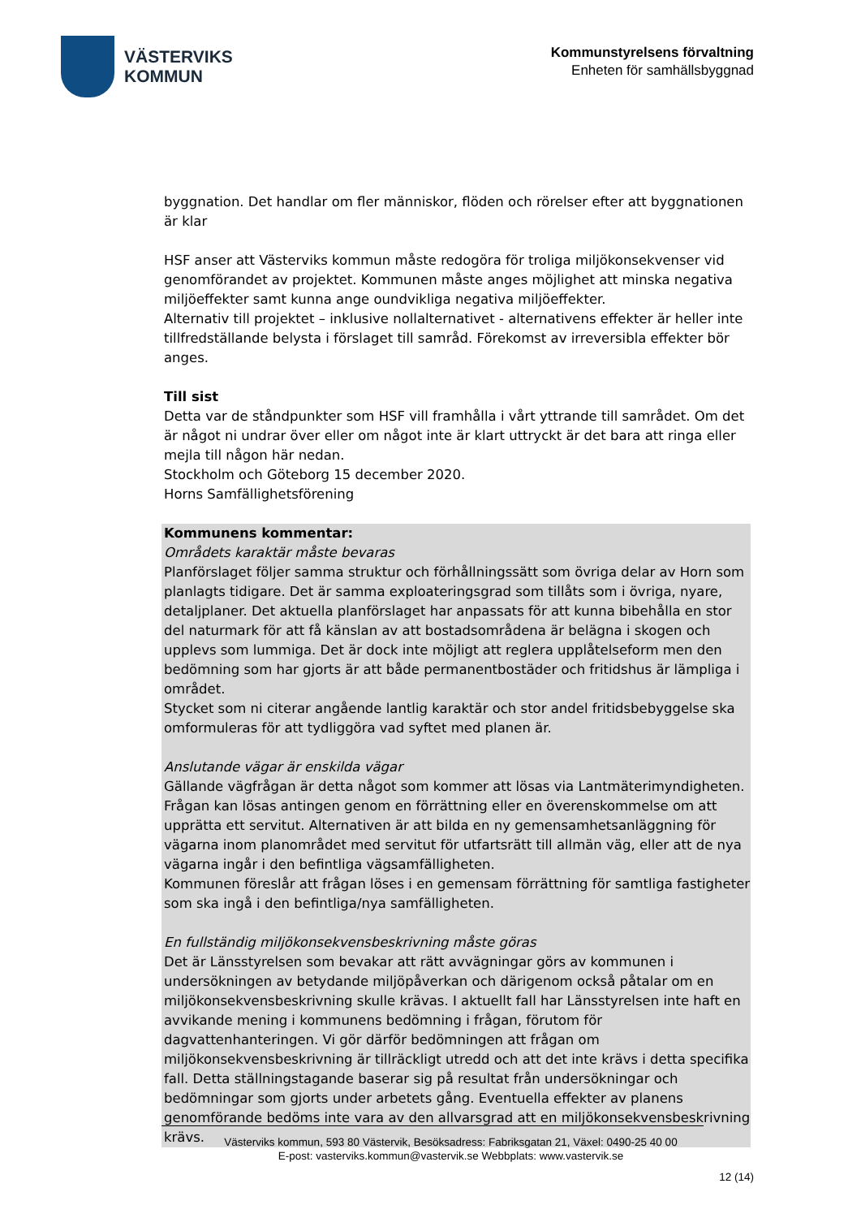VÄSTERVIKS
KOMMUN
Kommunstyrelsens förvaltning
Enheten för samhällsbyggnad
byggnation. Det handlar om fler människor, flöden och rörelser efter att byggnationen är klar
HSF anser att Västerviks kommun måste redogöra för troliga miljökonsekvenser vid genomförandet av projektet. Kommunen måste anges möjlighet att minska negativa miljöeffekter samt kunna ange oundvikliga negativa miljöeffekter.
Alternativ till projektet – inklusive nollalternativet - alternativens effekter är heller inte tillfredställande belysta i förslaget till samråd. Förekomst av irreversibla effekter bör anges.
Till sist
Detta var de ståndpunkter som HSF vill framhålla i vårt yttrande till samrådet. Om det är något ni undrar över eller om något inte är klart uttryckt är det bara att ringa eller mejla till någon här nedan.
Stockholm och Göteborg 15 december 2020.
Horns Samfällighetsförening
Kommunens kommentar:
Områdets karaktär måste bevaras
Planförslaget följer samma struktur och förhållningssätt som övriga delar av Horn som planlagts tidigare. Det är samma exploateringsgrad som tillåts som i övriga, nyare, detaljplaner. Det aktuella planförslaget har anpassats för att kunna bibehålla en stor del naturmark för att få känslan av att bostadsområdena är belägna i skogen och upplevs som lummiga. Det är dock inte möjligt att reglera upplåtelseform men den bedömning som har gjorts är att både permanentbostäder och fritidshus är lämpliga i området.
Stycket som ni citerar angående lantlig karaktär och stor andel fritidsbebyggelse ska omformuleras för att tydliggöra vad syftet med planen är.
Anslutande vägar är enskilda vägar
Gällande vägfrågan är detta något som kommer att lösas via Lantmäterimyndigheten. Frågan kan lösas antingen genom en förrättning eller en överenskommelse om att upprätta ett servitut. Alternativen är att bilda en ny gemensamhetsanläggning för vägarna inom planområdet med servitut för utfartsrätt till allmän väg, eller att de nya vägarna ingår i den befintliga vägsamfälligheten.
Kommunen föreslår att frågan löses i en gemensam förrättning för samtliga fastigheter som ska ingå i den befintliga/nya samfälligheten.
En fullständig miljökonsekvensbeskrivning måste göras
Det är Länsstyrelsen som bevakar att rätt avvägningar görs av kommunen i undersökningen av betydande miljöpåverkan och därigenom också påtalar om en miljökonsekvensbeskrivning skulle krävas. I aktuellt fall har Länsstyrelsen inte haft en avvikande mening i kommunens bedömning i frågan, förutom för dagvattenhanteringen. Vi gör därför bedömningen att frågan om miljökonsekvensbeskrivning är tillräckligt utredd och att det inte krävs i detta specifika fall. Detta ställningstagande baserar sig på resultat från undersökningar och bedömningar som gjorts under arbetets gång. Eventuella effekter av planens genomförande bedöms inte vara av den allvarsgrad att en miljökonsekvensbeskrivning krävs.
Västerviks kommun, 593 80 Västervik, Besöksadress: Fabriksgatan 21, Växel: 0490-25 40 00
E-post: vasterviks.kommun@vastervik.se Webbplats: www.vastervik.se
12 (14)